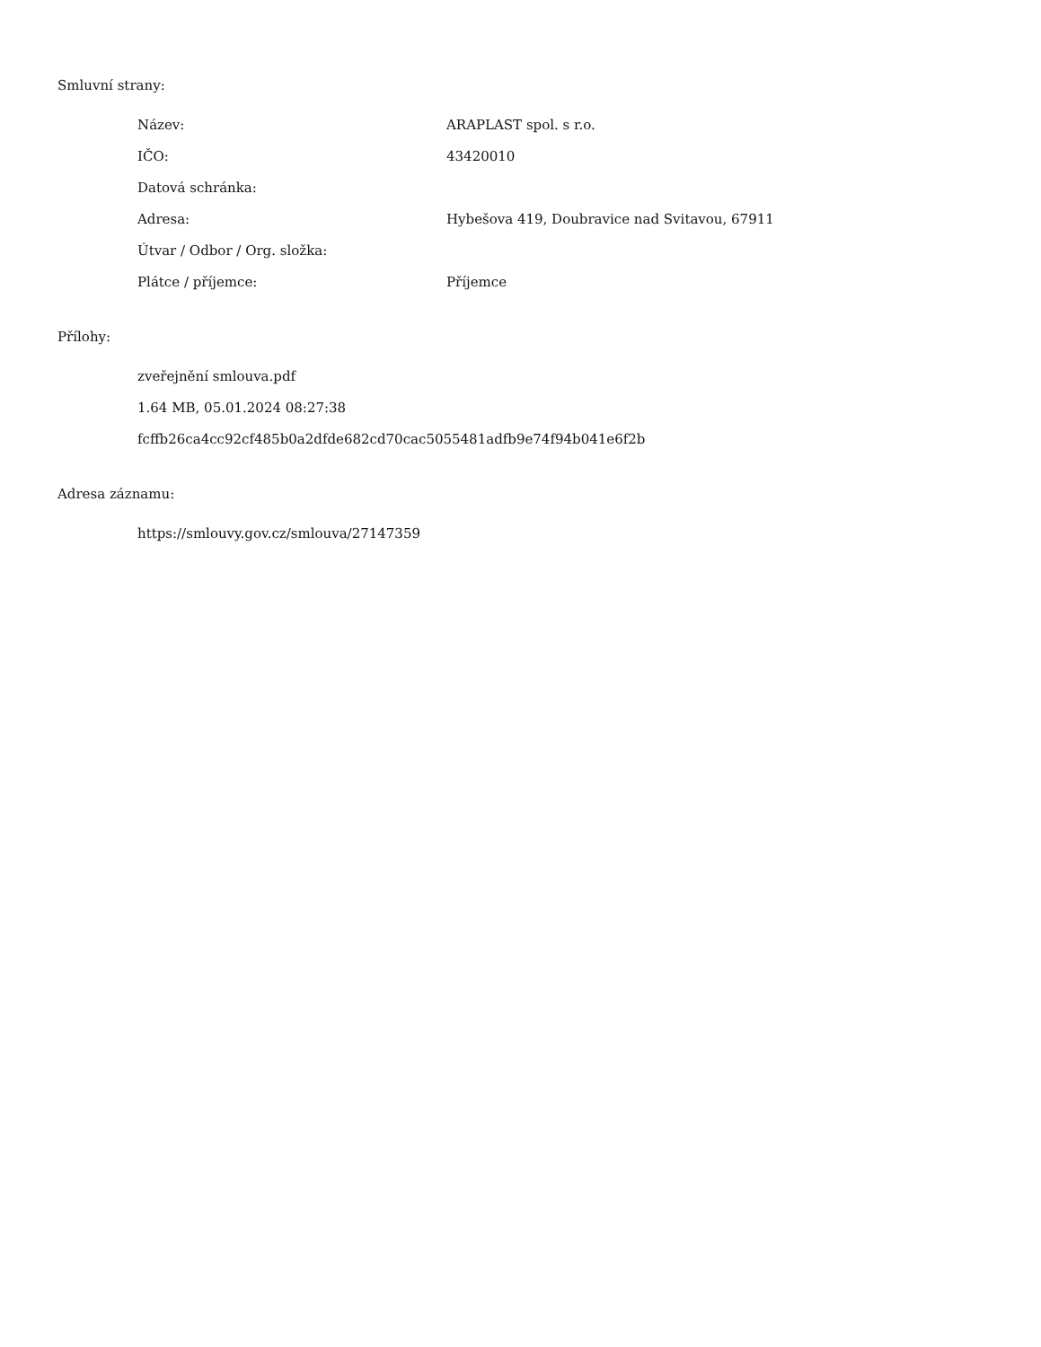Smluvní strany:
| Název: | ARAPLAST spol. s r.o. |
| IČO: | 43420010 |
| Datová schránka: | |
| Adresa: | Hybešova 419, Doubravice nad Svitavou, 67911 |
| Útvar / Odbor / Org. složka: | |
| Plátce / příjemce: | Příjemce |
Přílohy:
zveřejnění smlouva.pdf
1.64 MB, 05.01.2024 08:27:38
fcffb26ca4cc92cf485b0a2dfde682cd70cac5055481adfb9e74f94b041e6f2b
Adresa záznamu:
https://smlouvy.gov.cz/smlouva/27147359